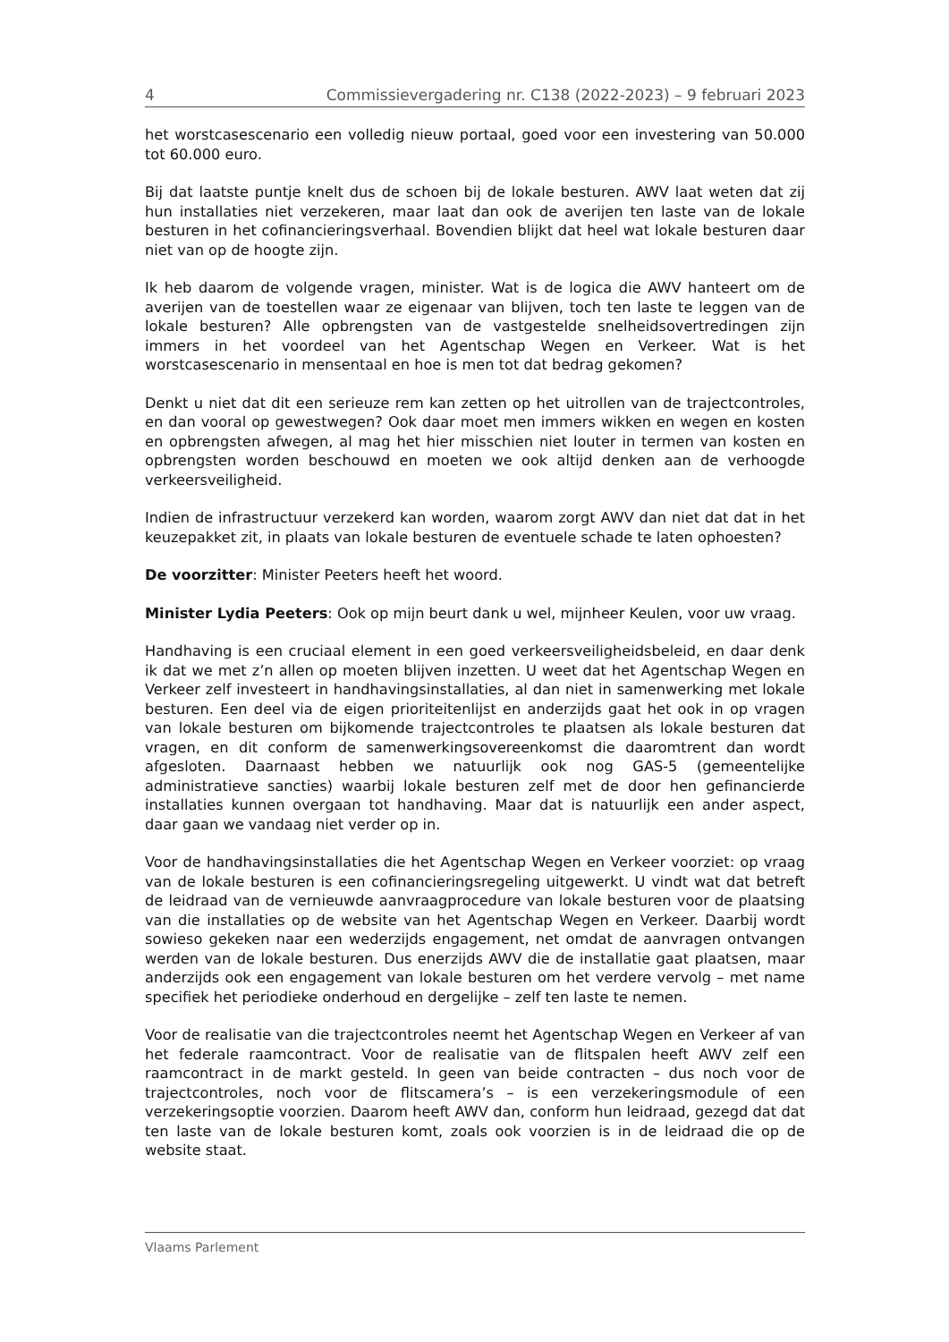4 Commissievergadering nr. C138 (2022-2023) – 9 februari 2023
het worstcasescenario een volledig nieuw portaal, goed voor een investering van 50.000 tot 60.000 euro.
Bij dat laatste puntje knelt dus de schoen bij de lokale besturen. AWV laat weten dat zij hun installaties niet verzekeren, maar laat dan ook de averijen ten laste van de lokale besturen in het cofinancieringsverhaal. Bovendien blijkt dat heel wat lokale besturen daar niet van op de hoogte zijn.
Ik heb daarom de volgende vragen, minister. Wat is de logica die AWV hanteert om de averijen van de toestellen waar ze eigenaar van blijven, toch ten laste te leggen van de lokale besturen? Alle opbrengsten van de vastgestelde snelheids­overtredingen zijn immers in het voordeel van het Agentschap Wegen en Verkeer. Wat is het worstcasescenario in mensentaal en hoe is men tot dat bedrag gekomen?
Denkt u niet dat dit een serieuze rem kan zetten op het uitrollen van de traject­controles, en dan vooral op gewestwegen? Ook daar moet men immers wikken en wegen en kosten en opbrengsten afwegen, al mag het hier misschien niet louter in termen van kosten en opbrengsten worden beschouwd en moeten we ook altijd denken aan de verhoogde verkeersveiligheid.
Indien de infrastructuur verzekerd kan worden, waarom zorgt AWV dan niet dat dat in het keuzepakket zit, in plaats van lokale besturen de eventuele schade te laten ophoesten?
De voorzitter: Minister Peeters heeft het woord.
Minister Lydia Peeters: Ook op mijn beurt dank u wel, mijnheer Keulen, voor uw vraag.
Handhaving is een cruciaal element in een goed verkeersveiligheidsbeleid, en daar denk ik dat we met z’n allen op moeten blijven inzetten. U weet dat het Agentschap Wegen en Verkeer zelf investeert in handhavingsinstallaties, al dan niet in samen­werking met lokale besturen. Een deel via de eigen prioriteitenlijst en anderzijds gaat het ook in op vragen van lokale besturen om bijkomende trajectcontroles te plaatsen als lokale besturen dat vragen, en dit conform de samenwerkings­overeenkomst die daaromtrent dan wordt afgesloten. Daarnaast hebben we natuurlijk ook nog GAS-5 (gemeentelijke administratieve sancties) waarbij lokale besturen zelf met de door hen gefinancierde installaties kunnen overgaan tot handhaving. Maar dat is natuurlijk een ander aspect, daar gaan we vandaag niet verder op in.
Voor de handhavingsinstallaties die het Agentschap Wegen en Verkeer voorziet: op vraag van de lokale besturen is een cofinancieringsregeling uitgewerkt. U vindt wat dat betreft de leidraad van de vernieuwde aanvraagprocedure van lokale besturen voor de plaatsing van die installaties op de website van het Agentschap Wegen en Verkeer. Daarbij wordt sowieso gekeken naar een wederzijds engage­ment, net omdat de aanvragen ontvangen werden van de lokale besturen. Dus enerzijds AWV die de installatie gaat plaatsen, maar anderzijds ook een engage­ment van lokale besturen om het verdere vervolg – met name specifiek het perio­dieke onderhoud en dergelijke – zelf ten laste te nemen.
Voor de realisatie van die trajectcontroles neemt het Agentschap Wegen en Verkeer af van het federale raamcontract. Voor de realisatie van de flitspalen heeft AWV zelf een raamcontract in de markt gesteld. In geen van beide contracten – dus noch voor de trajectcontroles, noch voor de flitscamera’s – is een verzekerings­module of een verzekeringsoptie voorzien. Daarom heeft AWV dan, conform hun leidraad, gezegd dat dat ten laste van de lokale besturen komt, zoals ook voorzien is in de leidraad die op de website staat.
Vlaams Parlement